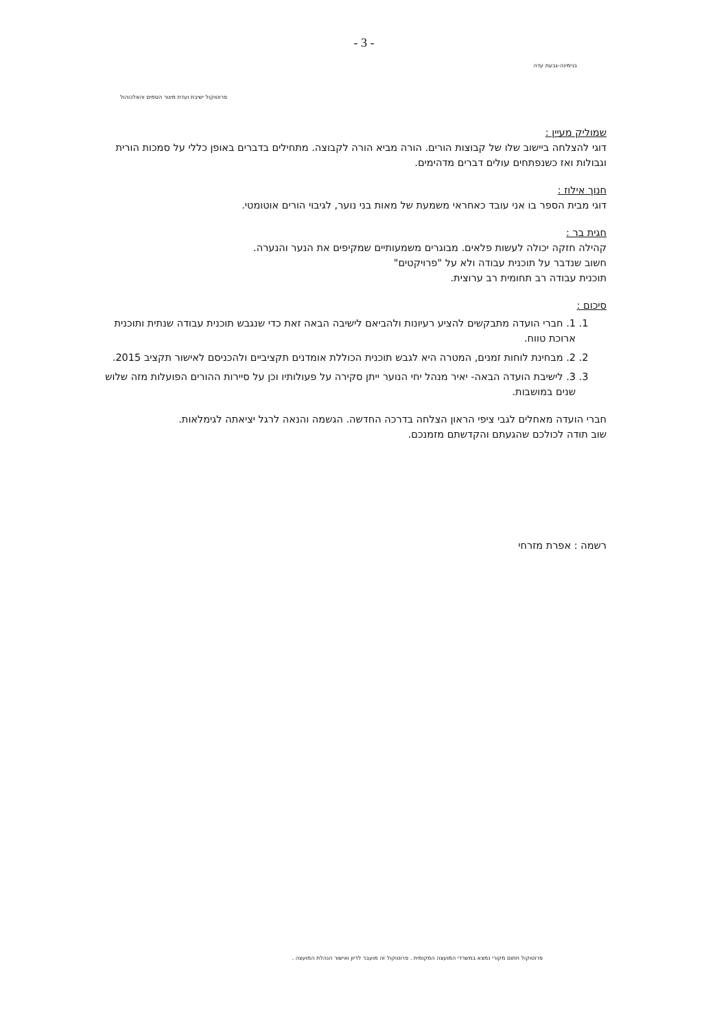- 3 -
בנימינה-גבעת עדה
פרוטוקול ישיבת ועדת מיגור הסמים והאלכוהול
שמוליק מעיין :
דוגי להצלחה ביישוב שלו של קבוצות הורים. הורה מביא הורה לקבוצה. מתחילים בדברים באופן כללי על סמכות הורית וגבולות ואז כשנפתחים עולים דברים מדהימים.
חנוך אילוז :
דוגי מבית הספר בו אני עובד כאחראי משמעת של מאות בני נוער, לגיבוי הורים אוטומטי.
חגית בר :
קהילה חזקה יכולה לעשות פלאים. מבוגרים משמעותיים שמקיפים את הנער והנערה.
חשוב שנדבר על תוכנית עבודה ולא על "פרויקטים"
תוכנית עבודה רב תחומית רב ערוצית.
סיכום :
1. 1. חברי הועדה מתבקשים להציע רעיונות ולהביאם לישיבה הבאה זאת כדי שנגבש תוכנית עבודה שנתית ותוכנית ארוכת טווח.
2. 2. מבחינת לוחות זמנים, המטרה היא לגבש תוכנית הכוללת אומדנים תקציביים ולהכניסם לאישור תקציב 2015.
3. 3. לישיבת הועדה הבאה- יאיר מנהל יחי הנוער ייתן סקירה על פעולותיו וכן על סיירות ההורים הפועלות מזה שלוש שנים במושבות.
חברי הועדה מאחלים לגבי ציפי הראון הצלחה בדרכה החדשה. הגשמה והנאה לרגל יציאתה לגימלאות.
שוב תודה לכולכם שהגעתם והקדשתם מזמנכם.
רשמה : אפרת מזרחי
פרוטוקול חתום מקורי נמצא במשרדי המועצה המקומית . פרוטוקול זה מועבר לדיון ואישור הנהלת המועצה .